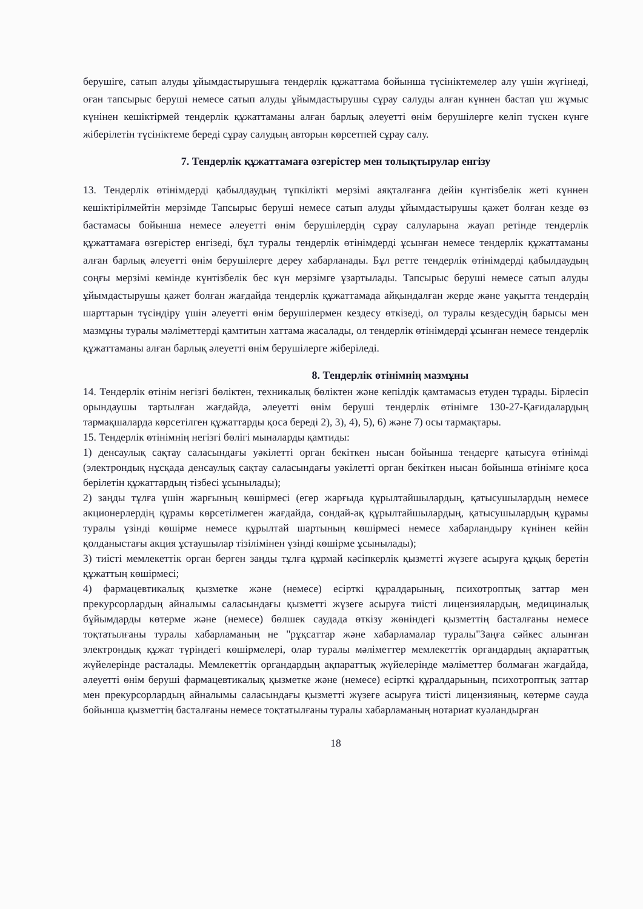берушіге, сатып алуды ұйымдастырушыға тендерлік құжаттама бойынша түсініктемелер алу үшін жүгінеді, оған тапсырыс беруші немесе сатып алуды ұйымдастырушы сұрау салуды алған күннен бастап үш жұмыс күнінен кешіктірмей тендерлік құжаттаманы алған барлық әлеуетті өнім берушілерге келіп түскен күнге жіберілетін түсініктеме береді сұрау салудың авторын көрсетпей сұрау салу.
7. Тендерлік құжаттамаға өзгерістер мен толықтырулар енгізу
13. Тендерлік өтінімдерді қабылдаудың түпкілікті мерзімі аяқталғанға дейін күнтізбелік жеті күннен кешіктірілмейтін мерзімде Тапсырыс беруші немесе сатып алуды ұйымдастырушы қажет болған кезде өз бастамасы бойынша немесе әлеуетті өнім берушілердің сұрау салуларына жауап ретінде тендерлік құжаттамаға өзгерістер енгізеді, бұл туралы тендерлік өтінімдерді ұсынған немесе тендерлік құжаттаманы алған барлық әлеуетті өнім берушілерге дереу хабарланады. Бұл ретте тендерлік өтінімдерді қабылдаудың соңғы мерзімі кемінде күнтізбелік бес күн мерзімге ұзартылады. Тапсырыс беруші немесе сатып алуды ұйымдастырушы қажет болған жағдайда тендерлік құжаттамада айқындалған жерде және уақытта тендердің шарттарын түсіндіру үшін әлеуетті өнім берушілермен кездесу өткізеді, ол туралы кездесудің барысы мен мазмұны туралы мәліметтерді қамтитын хаттама жасалады, ол тендерлік өтінімдерді ұсынған немесе тендерлік құжаттаманы алған барлық әлеуетті өнім берушілерге жіберіледі.
8. Тендерлік өтінімнің мазмұны
14. Тендерлік өтінім негізгі бөліктен, техникалық бөліктен және кепілдік қамтамасыз етуден тұрады. Бірлесіп орындаушы тартылған жағдайда, әлеуетті өнім беруші тендерлік өтінімге 130-27-Қағидалардың тармақшаларда көрсетілген құжаттарды қоса береді 2), 3), 4), 5), 6) және 7) осы тармақтары.
15. Тендерлік өтінімнің негізгі бөлігі мыналарды қамтиды:
1) денсаулық сақтау саласындағы уәкілетті орган бекіткен нысан бойынша тендерге қатысуға өтінімді (электрондық нұсқада денсаулық сақтау саласындағы уәкілетті орган бекіткен нысан бойынша өтінімге қоса берілетін құжаттардың тізбесі ұсынылады);
2) заңды тұлға үшін жарғының көшірмесі (егер жарғыда құрылтайшылардың, қатысушылардың немесе акционерлердің құрамы көрсетілмеген жағдайда, сондай-ақ құрылтайшылардың, қатысушылардың құрамы туралы үзінді көшірме немесе құрылтай шартының көшірмесі немесе хабарландыру күнінен кейін қолданыстағы акция ұстаушылар тізілімінен үзінді көшірме ұсынылады);
3) тиісті мемлекеттік орган берген заңды тұлға құрмай кәсіпкерлік қызметті жүзеге асыруға құқық беретін құжаттың көшірмесі;
4) фармацевтикалық қызметке және (немесе) есірткі құралдарының, психотроптық заттар мен прекурсорлардың айналымы саласындағы қызметті жүзеге асыруға тиісті лицензиялардың, медициналық бұйымдарды көтерме және (немесе) бөлшек саудада өткізу жөніндегі қызметтің басталғаны немесе тоқтатылғаны туралы хабарламаның не "рұқсаттар және хабарламалар туралы"Заңға сәйкес алынған электрондық құжат түріндегі көшірмелері, олар туралы мәліметтер мемлекеттік органдардың ақпараттық жүйелерінде расталады. Мемлекеттік органдардың ақпараттық жүйелерінде мәліметтер болмаған жағдайда, әлеуетті өнім беруші фармацевтикалық қызметке және (немесе) есірткі құралдарының, психотроптық заттар мен прекурсорлардың айналымы саласындағы қызметті жүзеге асыруға тиісті лицензияның, көтерме сауда бойынша қызметтің басталғаны немесе тоқтатылғаны туралы хабарламаның нотариат куәландырған
18